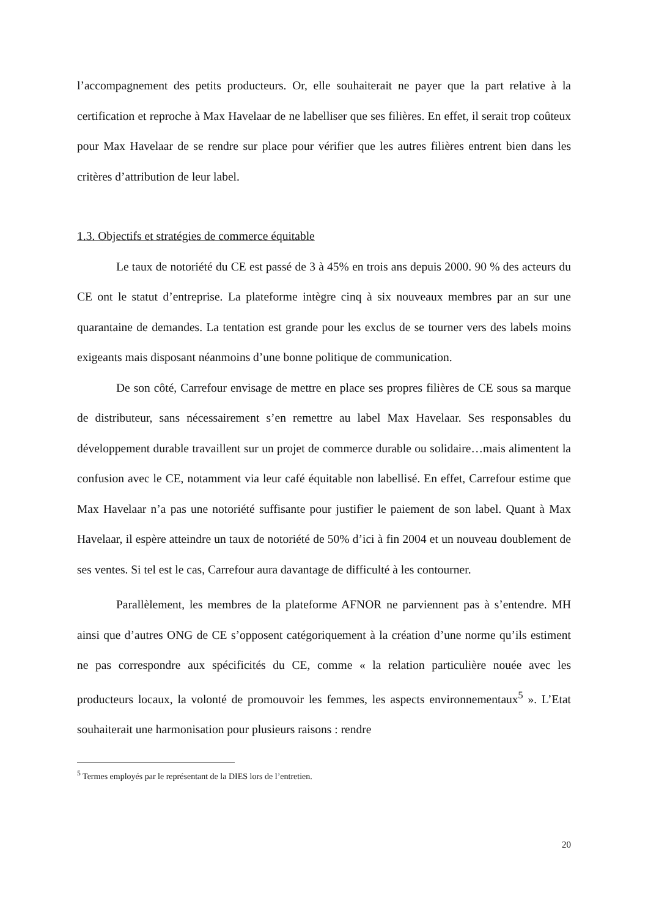l’accompagnement des petits producteurs. Or, elle souhaiterait ne payer que la part relative à la certification et reproche à Max Havelaar de ne labelliser que ses filières. En effet, il serait trop coûteux pour Max Havelaar de se rendre sur place pour vérifier que les autres filières entrent bien dans les critères d’attribution de leur label.
1.3. Objectifs et stratégies de commerce équitable
Le taux de notoriété du CE est passé de 3 à 45% en trois ans depuis 2000. 90 % des acteurs du CE ont le statut d’entreprise. La plateforme intègre cinq à six nouveaux membres par an sur une quarantaine de demandes. La tentation est grande pour les exclus de se tourner vers des labels moins exigeants mais disposant néanmoins d’une bonne politique de communication.
De son côté, Carrefour envisage de mettre en place ses propres filières de CE sous sa marque de distributeur, sans nécessairement s’en remettre au label Max Havelaar. Ses responsables du développement durable travaillent sur un projet de commerce durable ou solidaire…mais alimentent la confusion avec le CE, notamment via leur café équitable non labellisé. En effet, Carrefour estime que Max Havelaar n’a pas une notoriété suffisante pour justifier le paiement de son label. Quant à Max Havelaar, il espère atteindre un taux de notoriété de 50% d’ici à fin 2004 et un nouveau doublement de ses ventes. Si tel est le cas, Carrefour aura davantage de difficulté à les contourner.
Parallèlement, les membres de la plateforme AFNOR ne parviennent pas à s’entendre. MH ainsi que d’autres ONG de CE s’opposent catégoriquement à la création d’une norme qu’ils estiment ne pas correspondre aux spécificités du CE, comme « la relation particulière nouée avec les producteurs locaux, la volonté de promouvoir les femmes, les aspects environnementaux<sup>5</sup> ». L’Etat souhaiterait une harmonisation pour plusieurs raisons : rendre
<sup>5</sup> Termes employés par le représentant de la DIES lors de l’entretien.
20